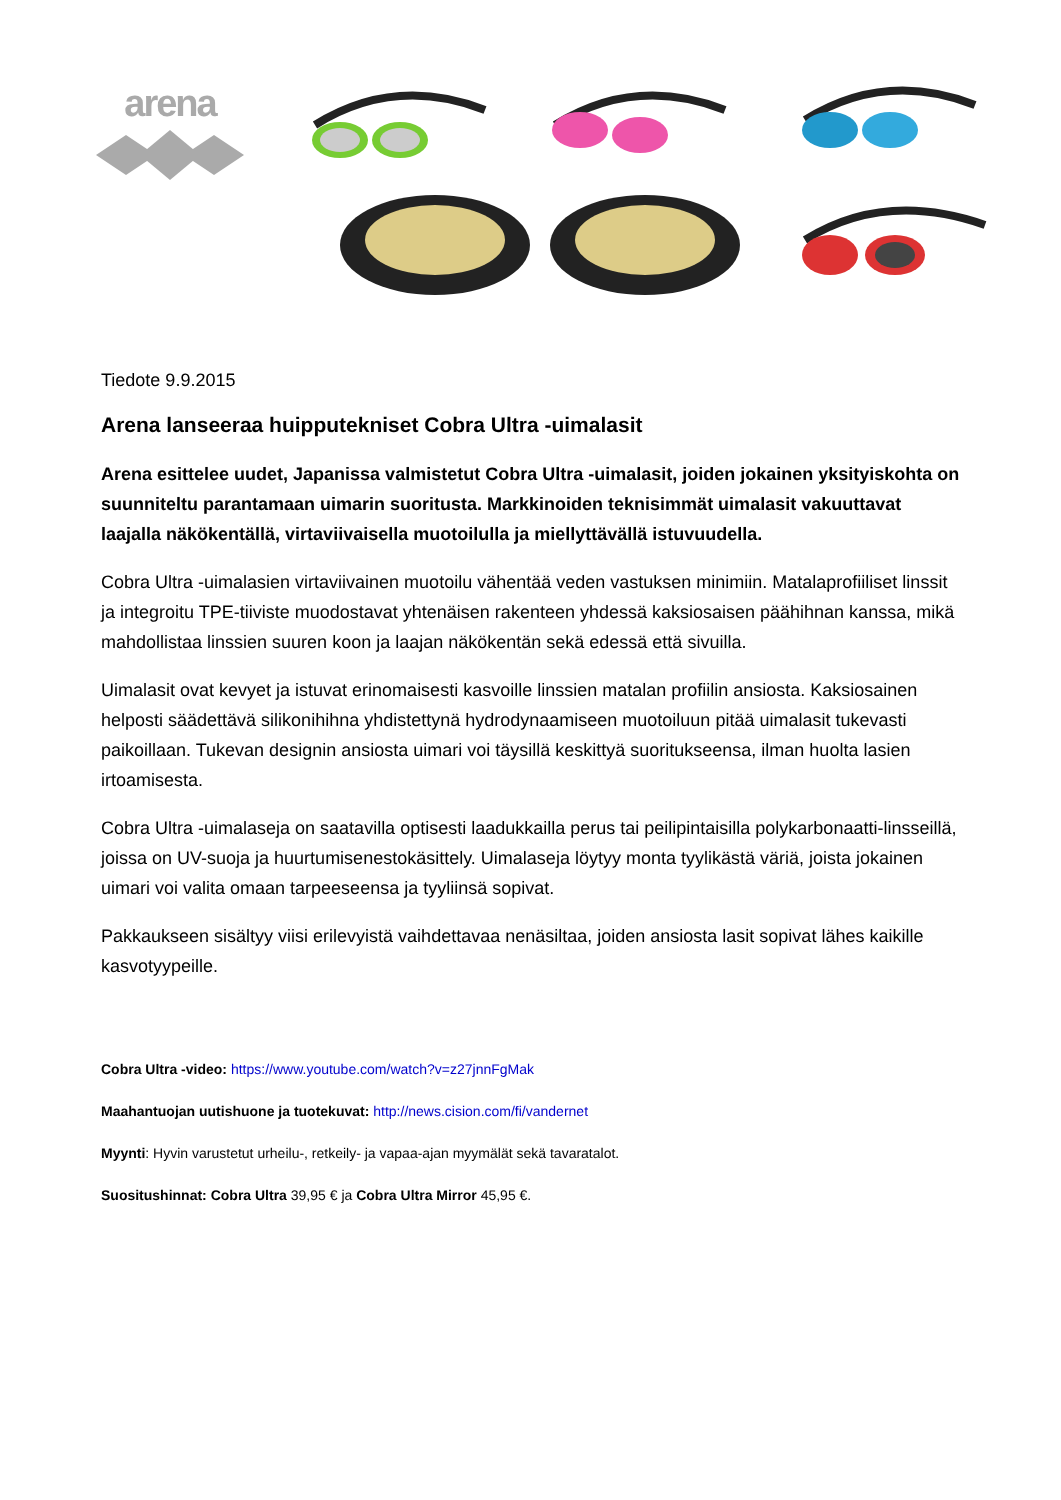arena
Tiedote 9.9.2015
Arena lanseeraa huipputekniset Cobra Ultra -uimalasit
Arena esittelee uudet, Japanissa valmistetut Cobra Ultra -uimalasit, joiden jokainen yksityiskohta on suunniteltu parantamaan uimarin suoritusta. Markkinoiden teknisimmät uimalasit vakuuttavat laajalla näkökentällä, virtaviivaisella muotoilulla ja miellyttävällä istuvuudella.
Cobra Ultra -uimalasien virtaviivainen muotoilu vähentää veden vastuksen minimiin. Matalaprofiiliset linssit ja integroitu TPE-tiiviste muodostavat yhtenäisen rakenteen yhdessä kaksiosaisen päähihnan kanssa, mikä mahdollistaa linssien suuren koon ja laajan näkökentän sekä edessä että sivuilla.
Uimalasit ovat kevyet ja istuvat erinomaisesti kasvoille linssien matalan profiilin ansiosta. Kaksiosainen helposti säädettävä silikonihihna yhdistettynä hydrodynaamiseen muotoiluun pitää uimalasit tukevasti paikoillaan. Tukevan designin ansiosta uimari voi täysillä keskittyä suoritukseensa, ilman huolta lasien irtoamisesta.
Cobra Ultra -uimalaseja on saatavilla optisesti laadukkailla perus tai peilipintaisilla polykarbonaatti-linsseillä, joissa on UV-suoja ja huurtumisenestokäsittely. Uimalaseja löytyy monta tyylikästä väriä, joista jokainen uimari voi valita omaan tarpeeseensa ja tyyliinsä sopivat.
Pakkaukseen sisältyy viisi erilevyistä vaihdettavaa nenäsiltaa, joiden ansiosta lasit sopivat lähes kaikille kasvotyypeille.
Cobra Ultra -video: https://www.youtube.com/watch?v=z27jnnFgMak
Maahantuojan uutishuone ja tuotekuvat: http://news.cision.com/fi/vandernet
Myynti: Hyvin varustetut urheilu-, retkeily- ja vapaa-ajan myymälät sekä tavaratalot.
Suositushinnat: Cobra Ultra 39,95 € ja Cobra Ultra Mirror 45,95 €.